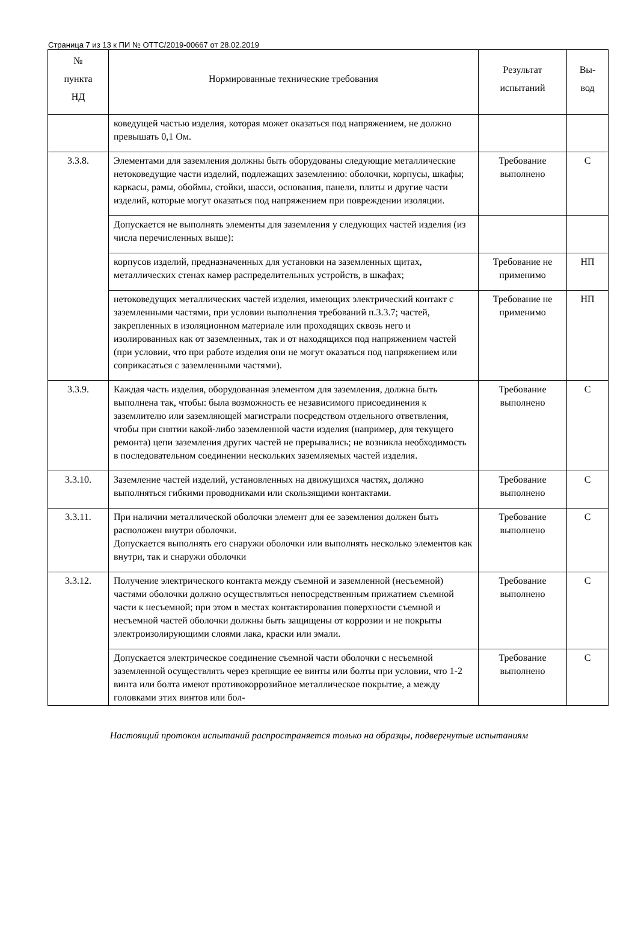Страница 7 из 13 к ПИ № ОТТС/2019-00667 от 28.02.2019
| № пункта НД | Нормированные технические требования | Результат испытаний | Вы- вод |
| --- | --- | --- | --- |
| | коведущей частью изделия, которая может оказаться под напряжением, не должно превышать 0,1 Ом. | | |
| 3.3.8. | Элементами для заземления должны быть оборудованы следующие металлические нетоковедущие части изделий, подлежащих заземлению: оболочки, корпусы, шкафы; каркасы, рамы, обоймы, стойки, шасси, основания, панели, плиты и другие части изделий, которые могут оказаться под напряжением при повреждении изоляции. | Требование выполнено | С |
| | Допускается не выполнять элементы для заземления у следующих частей изделия (из числа перечисленных выше): | | |
| | корпусов изделий, предназначенных для установки на заземленных щитах, металлических стенах камер распределительных устройств, в шкафах; | Требование не применимо | НП |
| | нетоковедущих металлических частей изделия, имеющих электрический контакт с заземленными частями, при условии выполнения требований п.3.3.7; частей, закрепленных в изоляционном материале или проходящих сквозь него и изолированных как от заземленных, так и от находящихся под напряжением частей (при условии, что при работе изделия они не могут оказаться под напряжением или соприкасаться с заземленными частями). | Требование не применимо | НП |
| 3.3.9. | Каждая часть изделия, оборудованная элементом для заземления, должна быть выполнена так, чтобы: была возможность ее независимого присоединения к заземлителю или заземляющей магистрали посредством отдельного ответвления, чтобы при снятии какой-либо заземленной части изделия (например, для текущего ремонта) цепи заземления других частей не прерывались; не возникла необходимость в последовательном соединении нескольких заземляемых частей изделия. | Требование выполнено | С |
| 3.3.10. | Заземление частей изделий, установленных на движущихся частях, должно выполняться гибкими проводниками или скользящими контактами. | Требование выполнено | С |
| 3.3.11. | При наличии металлической оболочки элемент для ее заземления должен быть расположен внутри оболочки. Допускается выполнять его снаружи оболочки или выполнять несколько элементов как внутри, так и снаружи оболочки | Требование выполнено | С |
| 3.3.12. | Получение электрического контакта между съемной и заземленной (несъемной) частями оболочки должно осуществляться непосредственным прижатием съемной части к несъемной; при этом в местах контактирования поверхности съемной и несъемной частей оболочки должны быть защищены от коррозии и не покрыты электроизолирующими слоями лака, краски или эмали. | Требование выполнено | С |
| | Допускается электрическое соединение съемной части оболочки с несъемной заземленной осуществлять через крепящие ее винты или болты при условии, что 1-2 винта или болта имеют противокоррозийное металлическое покрытие, а между головками этих винтов или бол- | Требование выполнено | С |
Настоящий протокол испытаний распространяется только на образцы, подвергнутые испытаниям